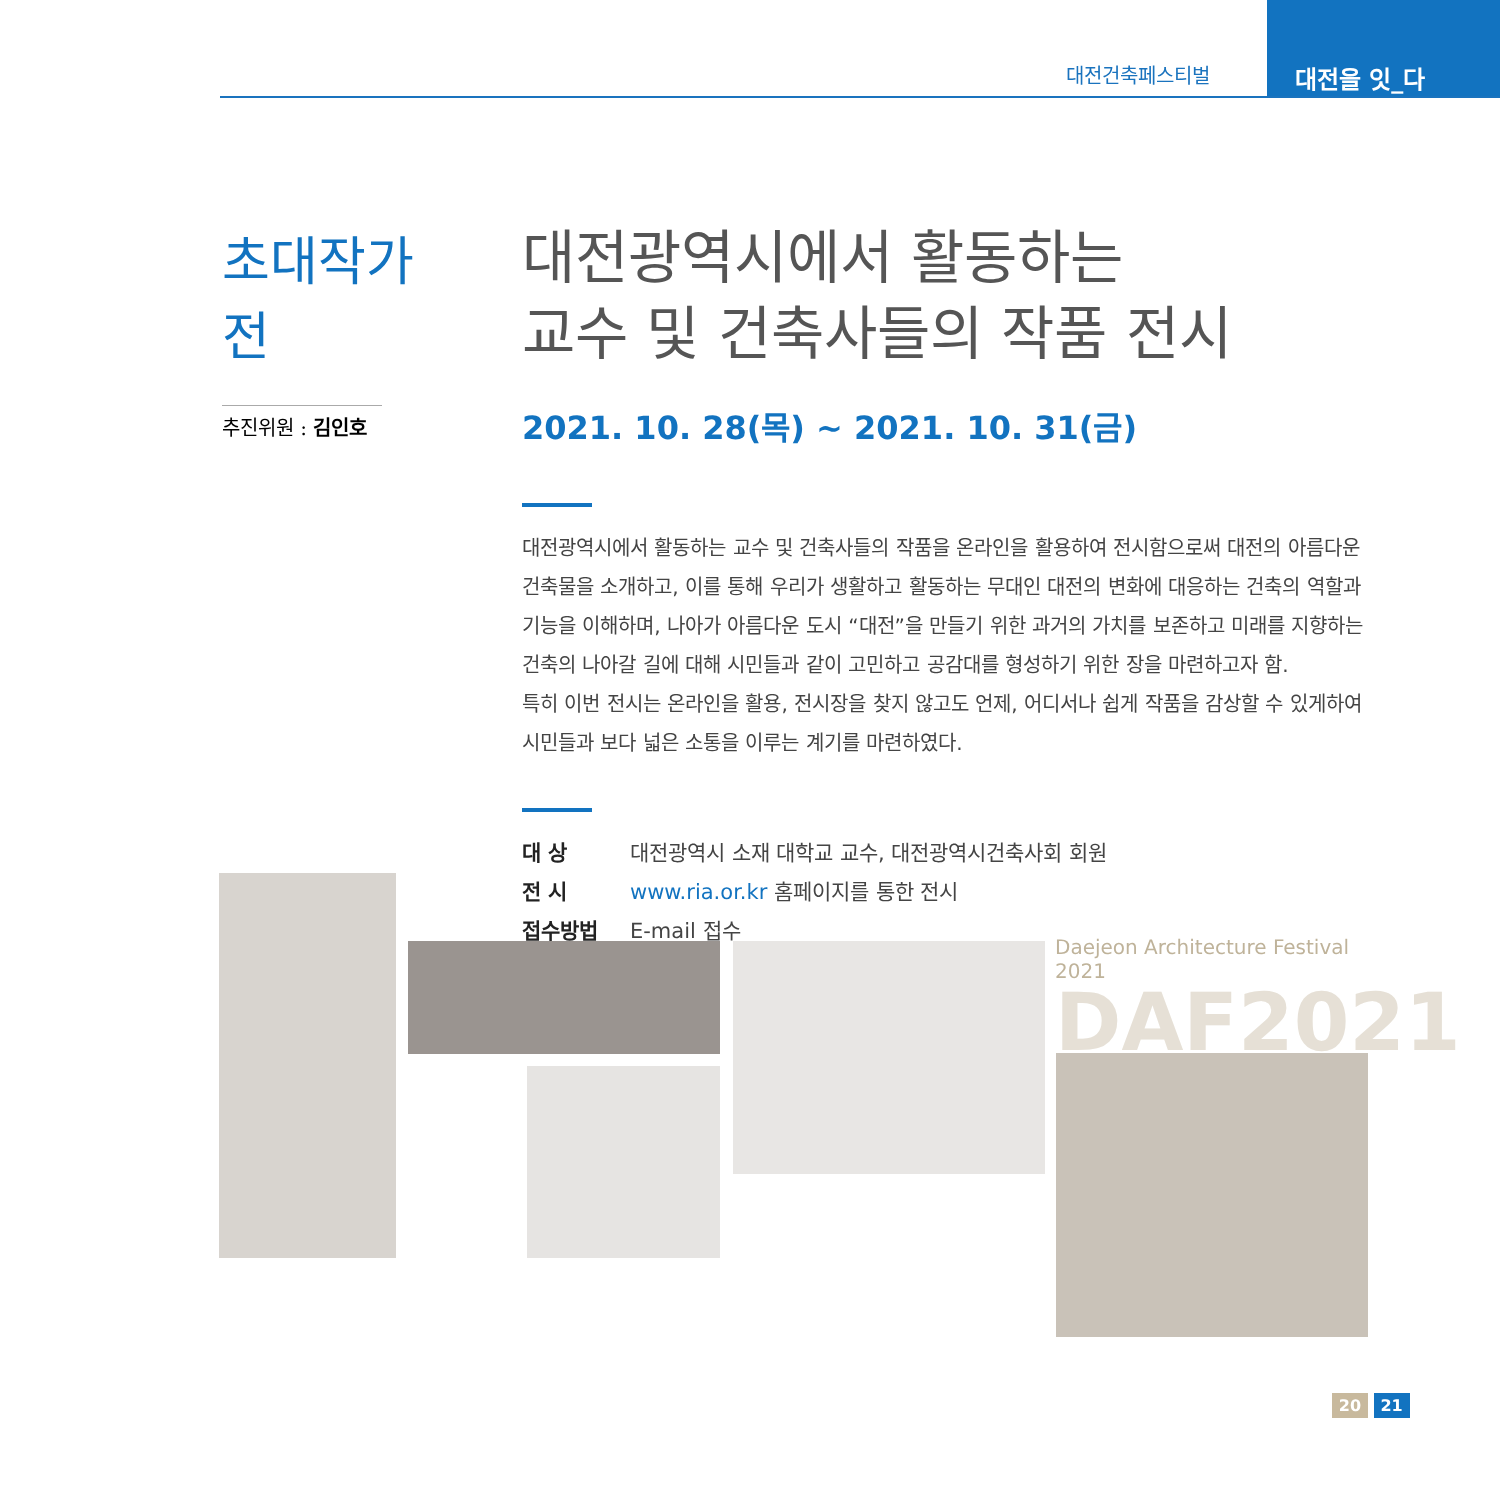대전건축페스티벌
대전을 잇_다
초대작가전
추진위원 : 김인호
대전광역시에서 활동하는
교수 및 건축사들의 작품 전시
2021. 10. 28(목) ~ 2021. 10. 31(금)
대전광역시에서 활동하는 교수 및 건축사들의 작품을 온라인을 활용하여 전시함으로써 대전의 아름다운 건축물을 소개하고, 이를 통해 우리가 생활하고 활동하는 무대인 대전의 변화에 대응하는 건축의 역할과 기능을 이해하며, 나아가 아름다운 도시 “대전”을 만들기 위한 과거의 가치를 보존하고 미래를 지향하는 건축의 나아갈 길에 대해 시민들과 같이 고민하고 공감대를 형성하기 위한 장을 마련하고자 함.
특히 이번 전시는 온라인을 활용, 전시장을 찾지 않고도 언제, 어디서나 쉽게 작품을 감상할 수 있게하여 시민들과 보다 넓은 소통을 이루는 계기를 마련하였다.
대 상 대전광역시 소재 대학교 교수, 대전광역시건축사회 회원
전 시 www.ria.or.kr 홈페이지를 통한 전시
접수방법 E-mail 접수
Daejeon Architecture Festival 2021
DAF2021
20 21